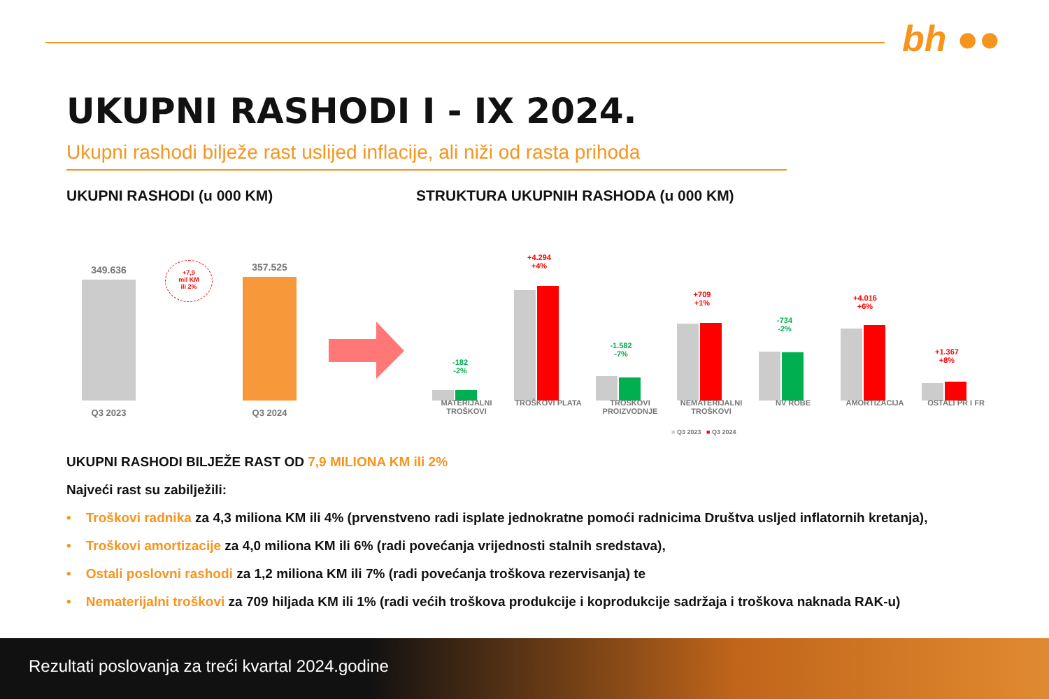bh ●●
UKUPNI RASHODI I - IX 2024.
Ukupni rashodi bilježe rast uslijed inflacije, ali niži od rasta prihoda
UKUPNI RASHODI (u 000 KM)
STRUKTURA UKUPNIH RASHODA (u 000 KM)
349.636
Q3 2023
+7,9
mil KM
ili 2%
357.525
Q3 2024
-182
-2%
MATERIJALNI TROŠKOVI
+4.294
+4%
TROŠKOVI PLATA
-1.582
-7%
TROŠKOVI PROIZVODNJE
+709
+1%
NEMATERIJALNI TROŠKOVI
-734
-2%
NV ROBE
+4.016
+6%
AMORTIZACIJA
+1.367
+8%
OSTALI PR I FR
■ Q3 2023 ■ Q3 2024
UKUPNI RASHODI BILJEŽE RAST OD 7,9 MILIONA KM ili 2%
Najveći rast su zabilježili:
• Troškovi radnika za 4,3 miliona KM ili 4% (prvenstveno radi isplate jednokratne pomoći radnicima Društva usljed inflatornih kretanja),
• Troškovi amortizacije za 4,0 miliona KM ili 6% (radi povećanja vrijednosti stalnih sredstava),
• Ostali poslovni rashodi za 1,2 miliona KM ili 7% (radi povećanja troškova rezervisanja) te
• Nematerijalni troškovi za 709 hiljada KM ili 1% (radi većih troškova produkcije i koprodukcije sadržaja i troškova naknada RAK-u)
Rezultati poslovanja za treći kvartal 2024.godine